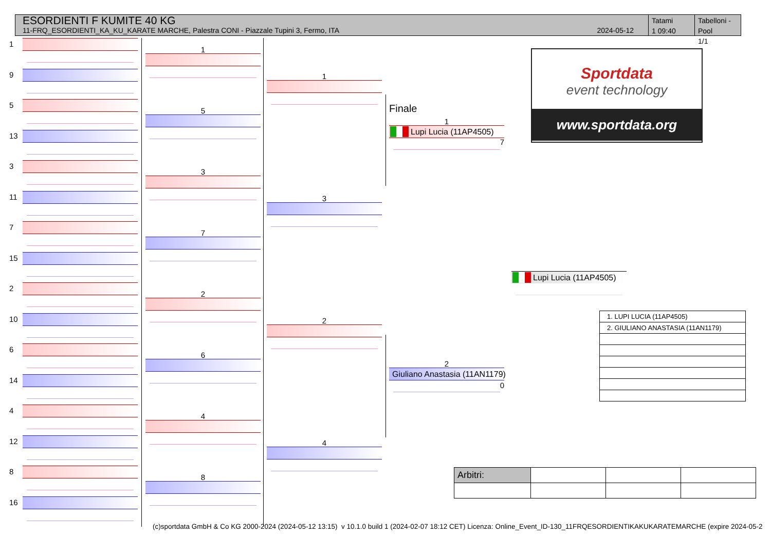ESORDIENTI F KUMITE 40 KG
11-FRQ_ESORDIENTI_KA_KU_KARATE MARCHE, Palestra CONI - Piazzale Tupini 3, Fermo, ITA 2024-05-12
Tatami
1 09:40
Tabelloni - Pool
1/1
1
9
5
13
3
11
7
15
2
10
6
14
4
12
8
16
1
5
3
7
2
6
4
8
1
3
2
4
Finale
1
Lupi Lucia (11AP4505)
7
2
Giuliano Anastasia (11AN1179)
0
Sportdata
event technology
www.sportdata.org
Lupi Lucia (11AP4505)
| 1. LUPI LUCIA (11AP4505) |
| 2. GIULIANO ANASTASIA (11AN1179) |
| Arbitri: | | | |
(c)sportdata GmbH & Co KG 2000-2024 (2024-05-12 13:15) v 10.1.0 build 1 (2024-02-07 18:12 CET) Licenza: Online_Event_ID-130_11FRQESORDIENTIKAKUKARATEMARCHE (expire 2024-05-2